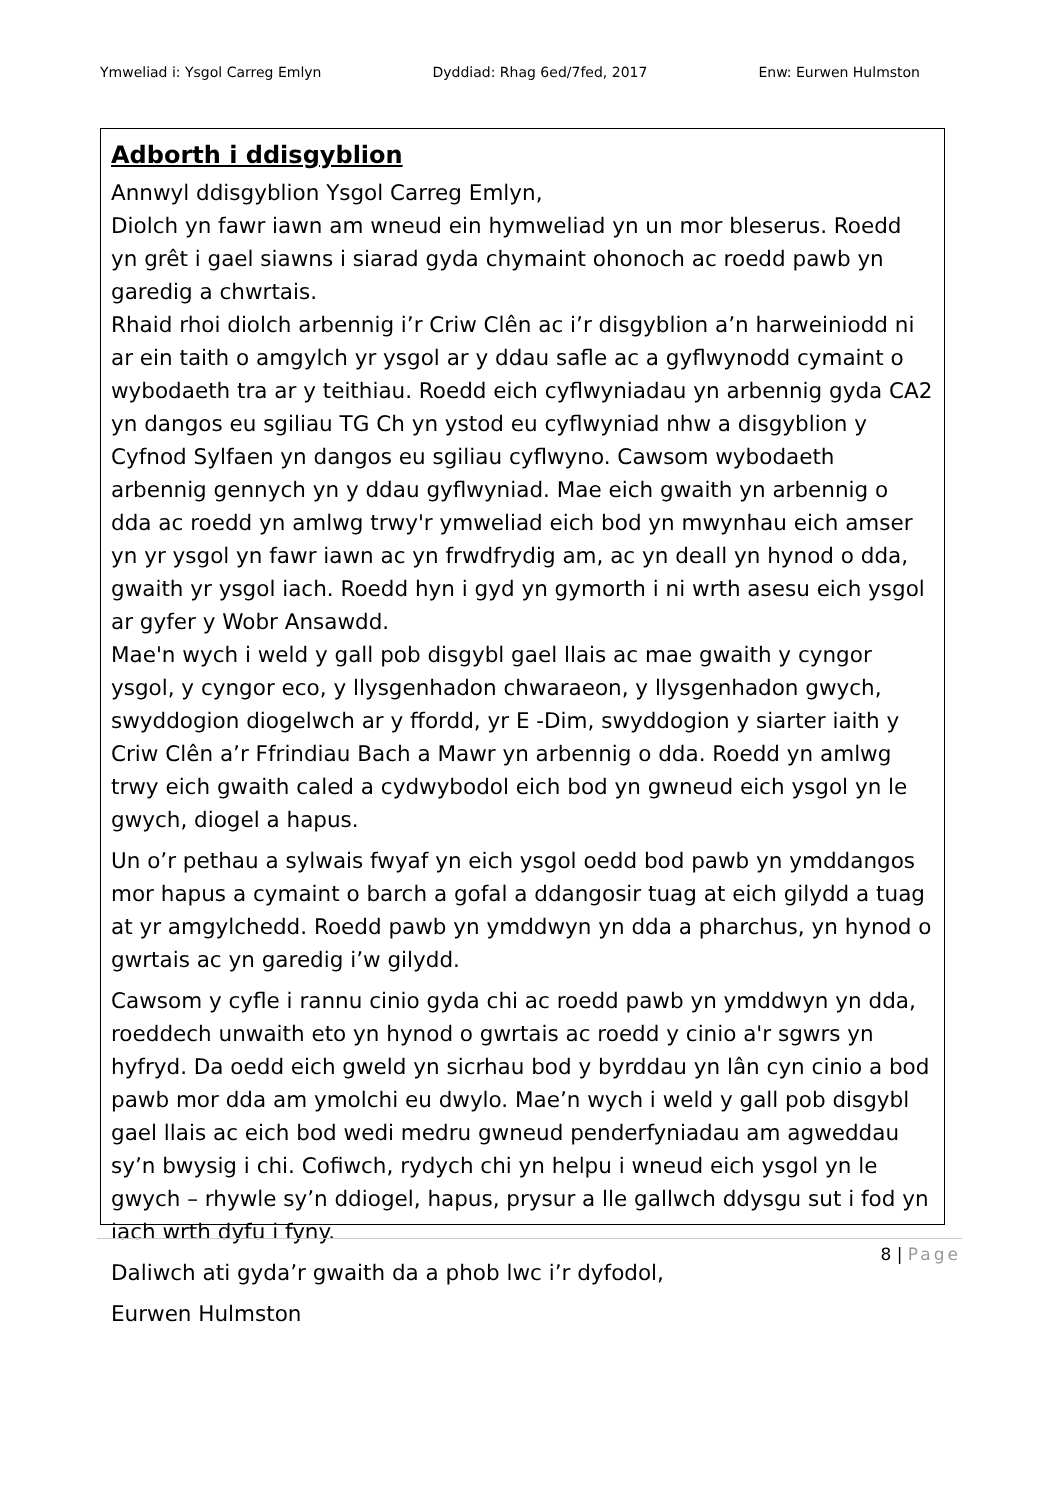Ymweliad i: Ysgol Carreg Emlyn Dyddiad: Rhag 6ed/7fed, 2017 Enw: Eurwen Hulmston
Adborth i ddisgyblion
Annwyl ddisgyblion Ysgol Carreg Emlyn,
Diolch yn fawr iawn am wneud ein hymweliad yn un mor bleserus. Roedd yn grêt i gael siawns i siarad gyda chymaint ohonoch ac roedd pawb yn garedig a chwrtais.
Rhaid rhoi diolch arbennig i’r Criw Clên ac i’r disgyblion a’n harweiniodd ni ar ein taith o amgylch yr ysgol ar y ddau safle ac a gyflwynodd cymaint o wybodaeth tra ar y teithiau. Roedd eich cyflwyniadau yn arbennig gyda CA2 yn dangos eu sgiliau TG Ch yn ystod eu cyflwyniad nhw a disgyblion y Cyfnod Sylfaen yn dangos eu sgiliau cyflwyno. Cawsom wybodaeth arbennig gennych yn y ddau gyflwyniad. Mae eich gwaith yn arbennig o dda ac roedd yn amlwg trwy'r ymweliad eich bod yn mwynhau eich amser yn yr ysgol yn fawr iawn ac yn frwdfrydig am, ac yn deall yn hynod o dda, gwaith yr ysgol iach. Roedd hyn i gyd yn gymorth i ni wrth asesu eich ysgol ar gyfer y Wobr Ansawdd.
Mae'n wych i weld y gall pob disgybl gael llais ac mae gwaith y cyngor ysgol, y cyngor eco, y llysgenhadon chwaraeon, y llysgenhadon gwych, swyddogion diogelwch ar y ffordd, yr E -Dim, swyddogion y siarter iaith y Criw Clên a’r Ffrindiau Bach a Mawr yn arbennig o dda. Roedd yn amlwg trwy eich gwaith caled a cydwybodol eich bod yn gwneud eich ysgol yn le gwych, diogel a hapus.
Un o’r pethau a sylwais fwyaf yn eich ysgol oedd bod pawb yn ymddangos mor hapus a cymaint o barch a gofal a ddangosir tuag at eich gilydd a tuag at yr amgylchedd. Roedd pawb yn ymddwyn yn dda a pharchus, yn hynod o gwrtais ac yn garedig i’w gilydd.
Cawsom y cyfle i rannu cinio gyda chi ac roedd pawb yn ymddwyn yn dda, roeddech unwaith eto yn hynod o gwrtais ac roedd y cinio a'r sgwrs yn hyfryd. Da oedd eich gweld yn sicrhau bod y byrddau yn lân cyn cinio a bod pawb mor dda am ymolchi eu dwylo. Mae’n wych i weld y gall pob disgybl gael llais ac eich bod wedi medru gwneud penderfyniadau am agweddau sy’n bwysig i chi. Cofiwch, rydych chi yn helpu i wneud eich ysgol yn le gwych – rhywle sy’n ddiogel, hapus, prysur a lle gallwch ddysgu sut i fod yn iach wrth dyfu i fyny.
Daliwch ati gyda’r gwaith da a phob lwc i’r dyfodol,
Eurwen Hulmston
8 | Page